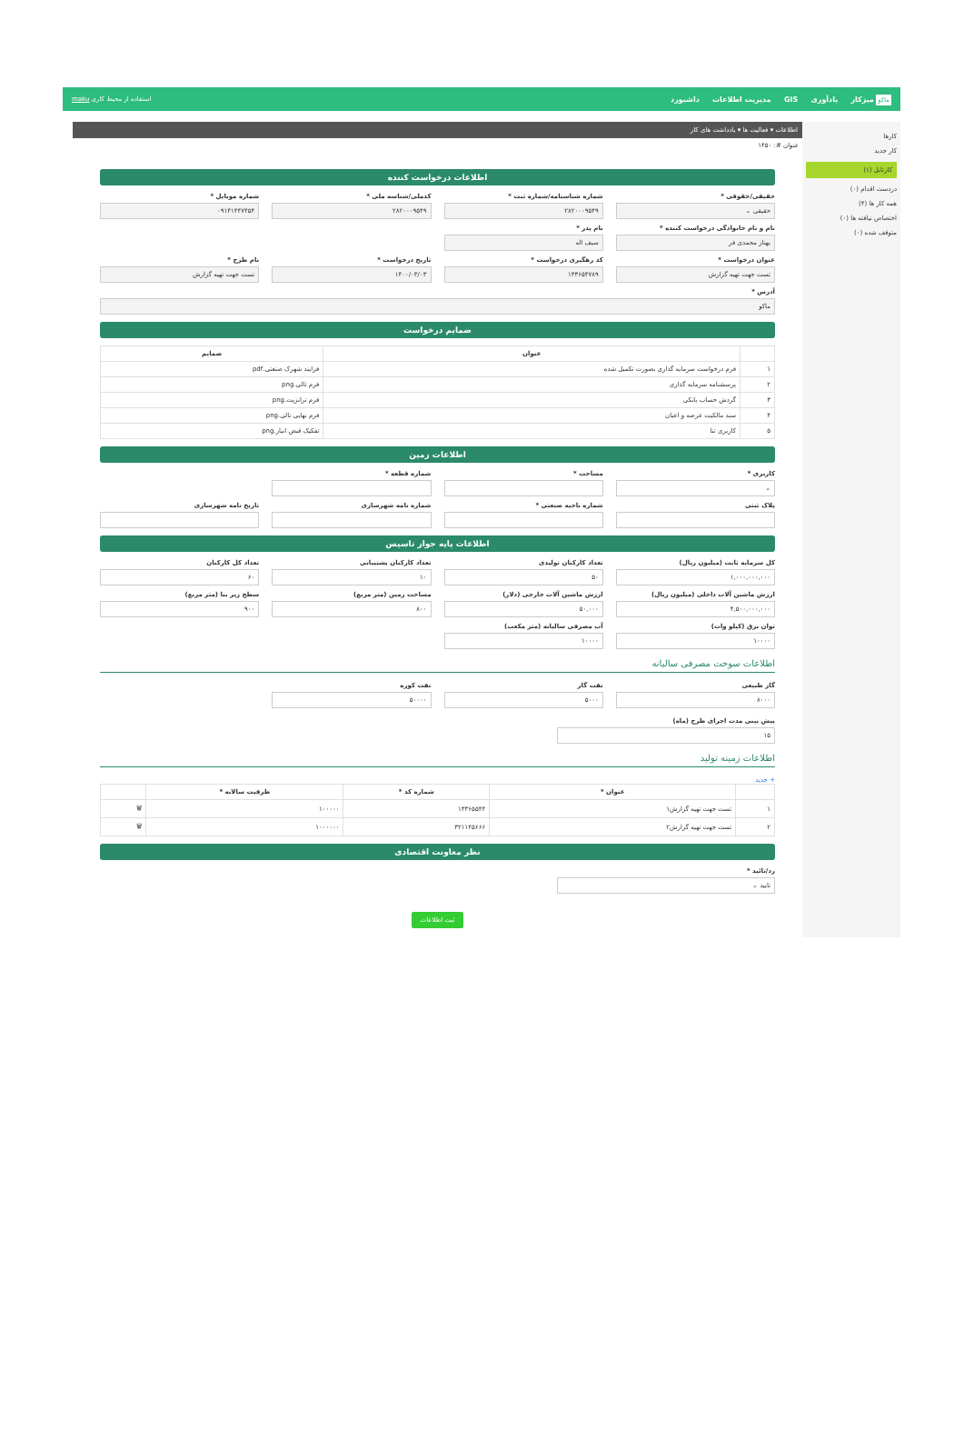ماکو میزکار یادآوری GIS مدیریت اطلاعات داشبورد
استفاده از محیط کاری maku
کارها
کار جدید
کارتابل (۱)
دردست اقدام (۰)
همه کار ها (۴)
اختصاص نیافته ها (۰)
متوقف شده (۰)
اطلاعات ▾ فعالیت ها ▾ یادداشت های کار
عنوان #: ۱۴۵۰
اطلاعات درخواست کننده
حقیقی/حقوقی *
حقیقی ⌄
شماره شناسنامه/شماره ثبت *
۲۸۲۰۰۰۹۵۴۹
کدملی/شناسه ملی *
۲۸۲۰۰۰۹۵۴۹
شماره موبایل *
۰۹۱۴۱۴۴۷۴۵۴
نام و نام خانوادگی درخواست کننده *
بهناز محمدی فر
نام پدر *
سیف اله
عنوان درخواست *
تست جهت تهیه گزارش
کد رهگیری درخواست *
۱۳۳۶۵۴۷۸۹
تاریخ درخواست *
۱۴۰۰/۰۳/۰۳
نام طرح *
تست جهت تهیه گزارش
آدرس *
ماکو
ضمایم درخواست
| | عنوان | ضمایم |
| --- | --- | --- |
| ۱ | فرم درخواست سرمایه گذاری بصورت تکمیل شده | فرایند شهرک صنعتی.pdf |
| ۲ | پرسشنامه سرمایه گذاری | فرم تالی.png |
| ۳ | گردش حساب بانکی | فرم ترانزیت.png |
| ۴ | سند مالکیت عرصه و اعیان | فرم نهایی تالی.png |
| ۵ | کاربری تنا | تفکیک قبض انبار.png |
اطلاعات زمین
کاربری *
⌄
مساحت *
شماره قطعه *
پلاک ثبتی
شماره ناحیه صنعتی *
شماره نامه شهرسازی
تاریخ نامه شهرسازی
اطلاعات پایه جواز تاسیس
کل سرمایه ثابت (میلیون ریال)
۱,۰۰۰,۰۰۰,۰۰۰
تعداد کارکنان تولیدی
۵۰
تعداد کارکنان پشتیبانی
۱۰
تعداد کل کارکنان
۶۰
ارزش ماشین آلات داخلی (میلیون ریال)
۴,۵۰۰,۰۰۰,۰۰۰
ارزش ماشین آلات خارجی (دلار)
۵۰,۰۰۰
مساحت زمین (متر مربع)
۸۰۰
سطح زیر بنا (متر مربع)
۹۰۰
توان برق (کیلو وات)
۱۰۰۰۰
آب مصرفی سالیانه (متر مکعب)
۱۰۰۰۰
اطلاعات سوخت مصرفی سالیانه
گاز طبیعی
۸۰۰۰
نفت گاز
۵۰۰۰
نفت کوره
۵۰۰۰۰
پیش بینی مدت اجرای طرح (ماه)
۱۵
اطلاعات زمینه تولید
+ جدید
| | عنوان * | شماره کد * | ظرفیت سالانه * | |
| --- | --- | --- | --- | --- |
| ۱ | تست جهت تهیه گزارش۱ | ۱۳۳۶۵۵۴۴ | ۱۰۰۰۰۰ | 🗑 |
| ۲ | تست جهت تهیه گزارش۲ | ۳۲۱۱۴۵۶۶۶ | ۱۰۰۰۰۰۰ | 🗑 |
نظر معاونت اقتصادی
رد/تائید *
تایید ⌄
ثبت اطلاعات